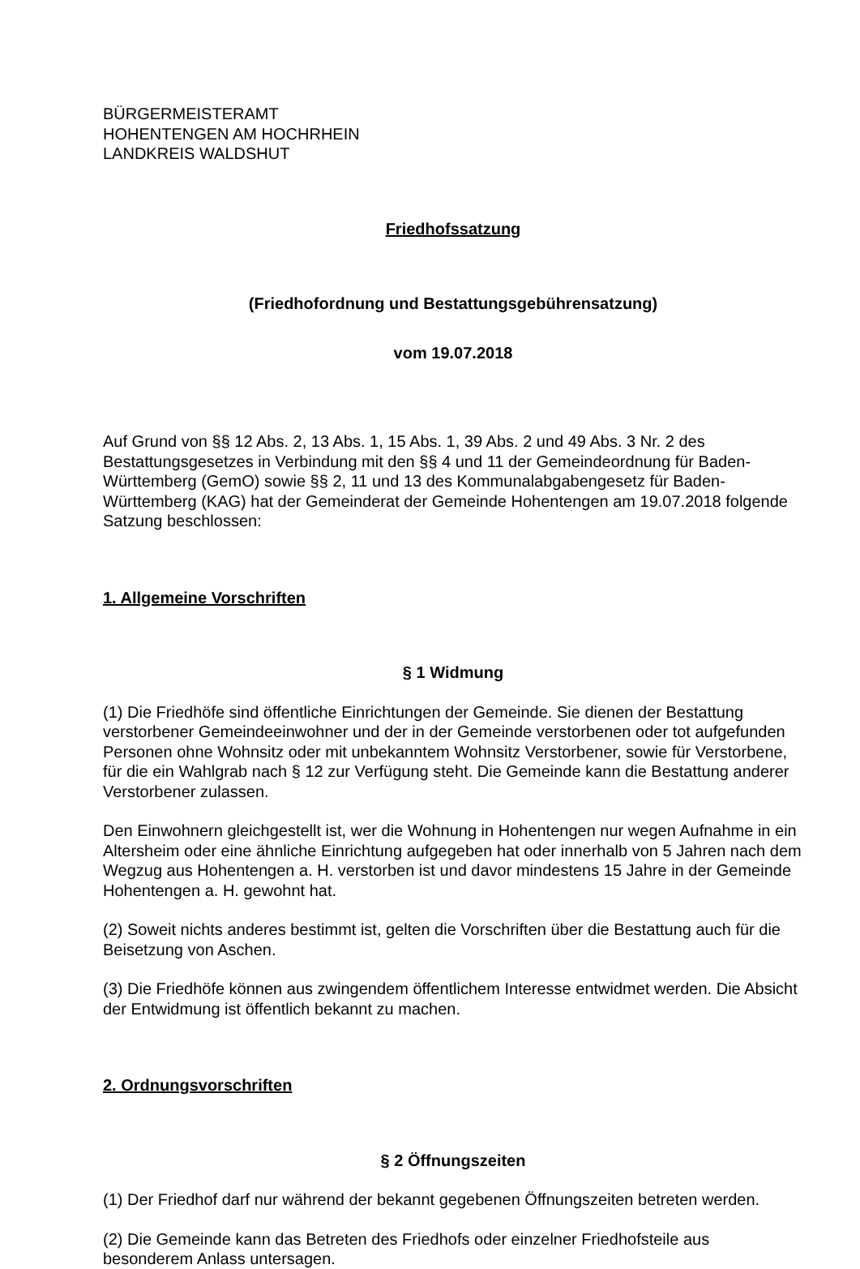BÜRGERMEISTERAMT
HOHENTENGEN AM HOCHRHEIN
LANDKREIS WALDSHUT
Friedhofssatzung
(Friedhofordnung und Bestattungsgebührensatzung)
vom 19.07.2018
Auf Grund von §§ 12 Abs. 2, 13 Abs. 1, 15 Abs. 1, 39 Abs. 2 und 49 Abs. 3 Nr. 2 des Bestattungsgesetzes in Verbindung mit den §§ 4 und 11 der Gemeindeordnung für Baden-Württemberg (GemO) sowie §§ 2, 11 und 13 des Kommunalabgabengesetz für Baden-Württemberg (KAG) hat der Gemeinderat der Gemeinde Hohentengen am 19.07.2018 folgende Satzung beschlossen:
1. Allgemeine Vorschriften
§ 1 Widmung
(1) Die Friedhöfe sind öffentliche Einrichtungen der Gemeinde. Sie dienen der Bestattung verstorbener Gemeindeeinwohner und der in der Gemeinde verstorbenen oder tot aufgefunden Personen ohne Wohnsitz oder mit unbekanntem Wohnsitz Verstorbener, sowie für Verstorbene, für die ein Wahlgrab nach § 12 zur Verfügung steht. Die Gemeinde kann die Bestattung anderer Verstorbener zulassen.
Den Einwohnern gleichgestellt ist, wer die Wohnung in Hohentengen nur wegen Aufnahme in ein Altersheim oder eine ähnliche Einrichtung aufgegeben hat oder innerhalb von 5 Jahren nach dem Wegzug aus Hohentengen a. H. verstorben ist und davor mindestens 15 Jahre in der Gemeinde Hohentengen a. H. gewohnt hat.
(2) Soweit nichts anderes bestimmt ist, gelten die Vorschriften über die Bestattung auch für die Beisetzung von Aschen.
(3) Die Friedhöfe können aus zwingendem öffentlichem Interesse entwidmet werden. Die Absicht der Entwidmung ist öffentlich bekannt zu machen.
2. Ordnungsvorschriften
§ 2 Öffnungszeiten
(1) Der Friedhof darf nur während der bekannt gegebenen Öffnungszeiten betreten werden.
(2) Die Gemeinde kann das Betreten des Friedhofs oder einzelner Friedhofsteile aus besonderem Anlass untersagen.